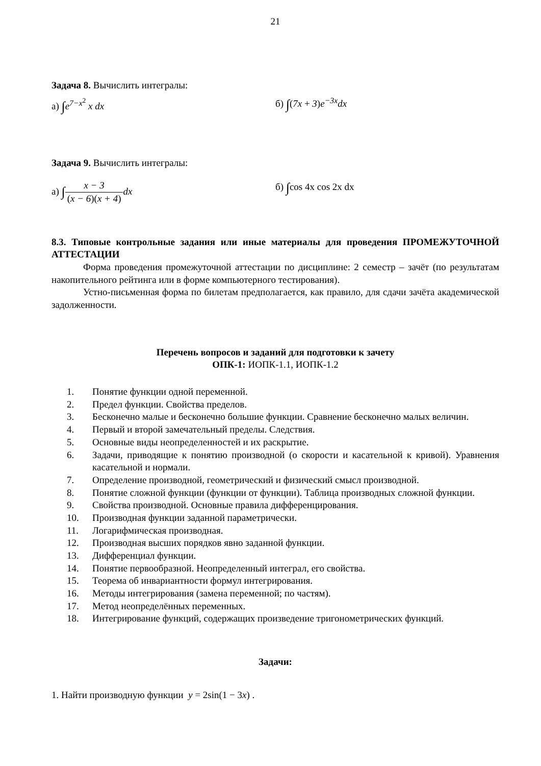21
Задача 8. Вычислить интегралы:
а) ∫e<sup>7−x<sup>2</sup></sup> x dx б) ∫(7x + 3)e<sup>−3x</sup>dx
Задача 9. Вычислить интегралы:
а) ∫x − 3 (x − 6)(x + 4) dx б) ∫cos 4x cos 2x dx
8.3. Типовые контрольные задания или иные материалы для проведения ПРОМЕЖУТОЧНОЙ АТТЕСТАЦИИ
Форма проведения промежуточной аттестации по дисциплине: 2 семестр – зачёт (по результатам накопительного рейтинга или в форме компьютерного тестирования).
Устно-письменная форма по билетам предполагается, как правило, для сдачи зачёта академической задолженности.
Перечень вопросов и заданий для подготовки к зачету
ОПК-1: ИОПК-1.1, ИОПК-1.2
1. Понятие функции одной переменной.
2. Предел функции. Свойства пределов.
3. Бесконечно малые и бесконечно большие функции. Сравнение бесконечно малых величин.
4. Первый и второй замечательный пределы. Следствия.
5. Основные виды неопределенностей и их раскрытие.
6. Задачи, приводящие к понятию производной (о скорости и касательной к кривой). Уравнения касательной и нормали.
7. Определение производной, геометрический и физический смысл производной.
8. Понятие сложной функции (функции от функции). Таблица производных сложной функции.
9. Свойства производной. Основные правила дифференцирования.
10. Производная функции заданной параметрически.
11. Логарифмическая производная.
12. Производная высших порядков явно заданной функции.
13. Дифференциал функции.
14. Понятие первообразной. Неопределенный интеграл, его свойства.
15. Теорема об инвариантности формул интегрирования.
16. Методы интегрирования (замена переменной; по частям).
17. Метод неопределённых переменных.
18. Интегрирование функций, содержащих произведение тригонометрических функций.
Задачи:
1. Найти производную функции y = 2sin(1 − 3x) .